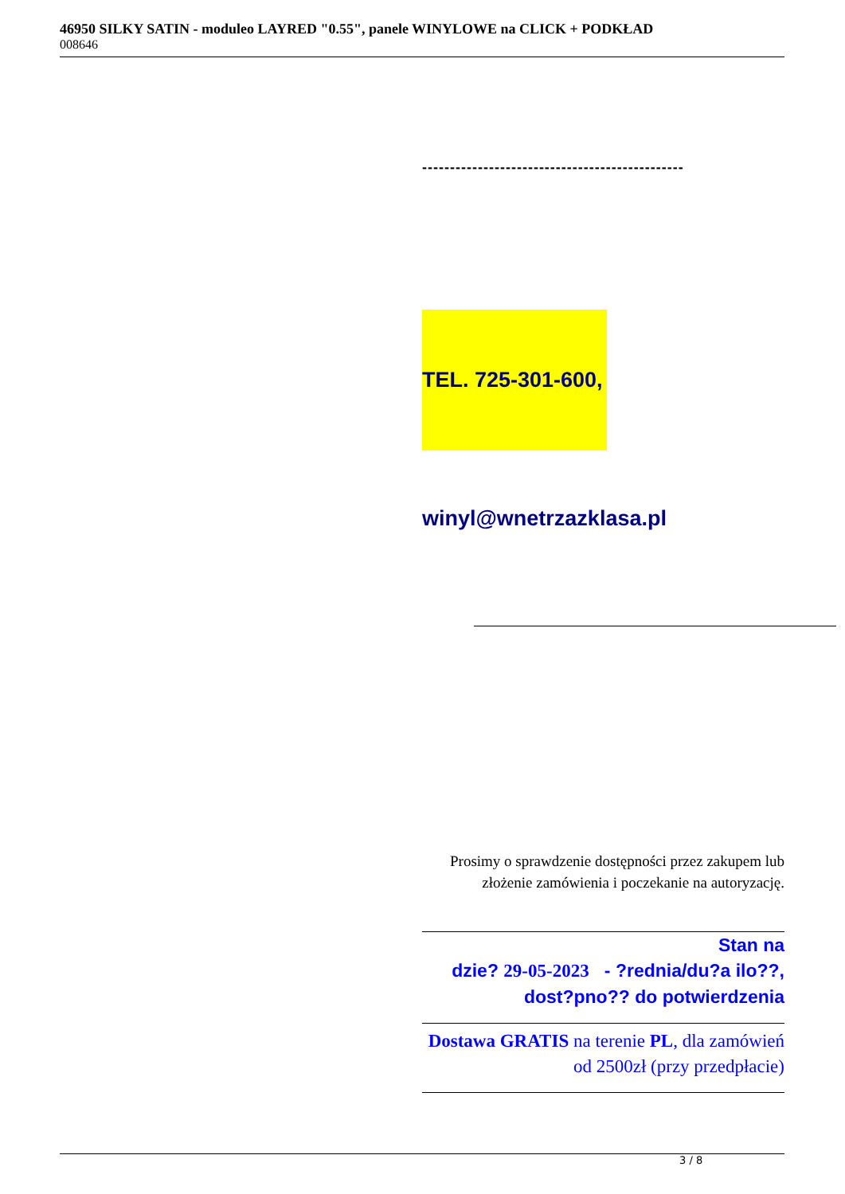46950 SILKY SATIN - moduleo LAYRED "0.55", panele WINYLOWE na CLICK + PODKŁAD
008646
-----------------------------------------------
TEL. 725-301-600,
winyl@wnetrzazklasa.pl
Prosimy o sprawdzenie dostępności przez zakupem lub złożenie zamówienia i poczekanie na autoryzację.
Stan na
dzie? 29-05-2023 - ?rednia/du?a ilo??, dost?pno?? do potwierdzenia
Dostawa GRATIS na terenie PL, dla zamówień od 2500zł (przy przedpłacie)
3 / 8